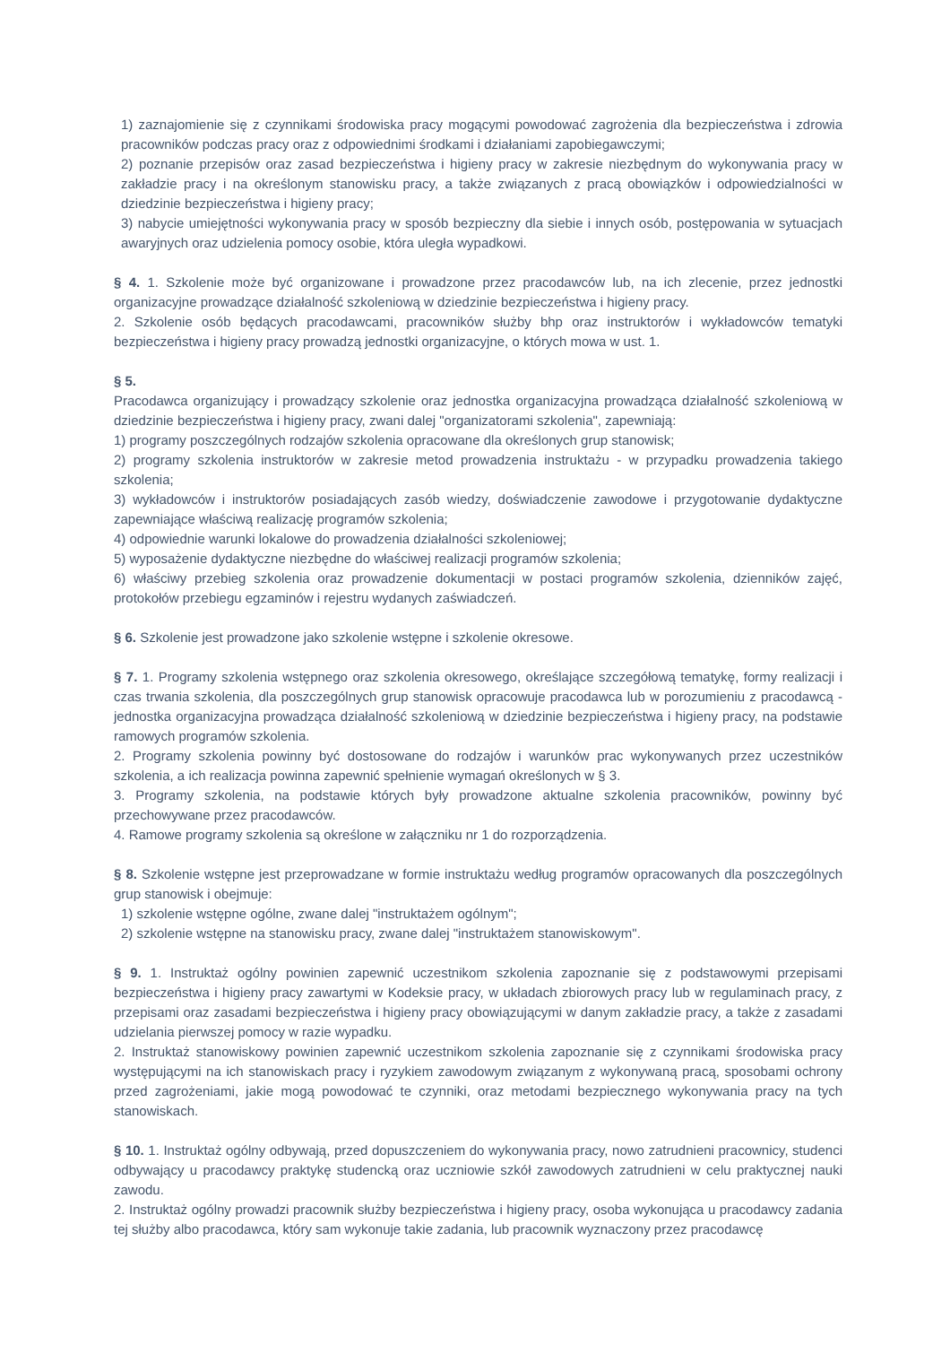1) zaznajomienie się z czynnikami środowiska pracy mogącymi powodować zagrożenia dla bezpieczeństwa i zdrowia pracowników podczas pracy oraz z odpowiednimi środkami i działaniami zapobiegawczymi;
2) poznanie przepisów oraz zasad bezpieczeństwa i higieny pracy w zakresie niezbędnym do wykonywania pracy w zakładzie pracy i na określonym stanowisku pracy, a także związanych z pracą obowiązków i odpowiedzialności w dziedzinie bezpieczeństwa i higieny pracy;
3) nabycie umiejętności wykonywania pracy w sposób bezpieczny dla siebie i innych osób, postępowania w sytuacjach awaryjnych oraz udzielenia pomocy osobie, która uległa wypadkowi.
§ 4. 1. Szkolenie może być organizowane i prowadzone przez pracodawców lub, na ich zlecenie, przez jednostki organizacyjne prowadzące działalność szkoleniową w dziedzinie bezpieczeństwa i higieny pracy.
2. Szkolenie osób będących pracodawcami, pracowników służby bhp oraz instruktorów i wykładowców tematyki bezpieczeństwa i higieny pracy prowadzą jednostki organizacyjne, o których mowa w ust. 1.
§ 5.
Pracodawca organizujący i prowadzący szkolenie oraz jednostka organizacyjna prowadząca działalność szkoleniową w dziedzinie bezpieczeństwa i higieny pracy, zwani dalej "organizatorami szkolenia", zapewniają:
1) programy poszczególnych rodzajów szkolenia opracowane dla określonych grup stanowisk;
2) programy szkolenia instruktorów w zakresie metod prowadzenia instruktażu - w przypadku prowadzenia takiego szkolenia;
3) wykładowców i instruktorów posiadających zasób wiedzy, doświadczenie zawodowe i przygotowanie dydaktyczne zapewniające właściwą realizację programów szkolenia;
4) odpowiednie warunki lokalowe do prowadzenia działalności szkoleniowej;
5) wyposażenie dydaktyczne niezbędne do właściwej realizacji programów szkolenia;
6) właściwy przebieg szkolenia oraz prowadzenie dokumentacji w postaci programów szkolenia, dzienników zajęć, protokołów przebiegu egzaminów i rejestru wydanych zaświadczeń.
§ 6. Szkolenie jest prowadzone jako szkolenie wstępne i szkolenie okresowe.
§ 7. 1. Programy szkolenia wstępnego oraz szkolenia okresowego, określające szczegółową tematykę, formy realizacji i czas trwania szkolenia, dla poszczególnych grup stanowisk opracowuje pracodawca lub w porozumieniu z pracodawcą - jednostka organizacyjna prowadząca działalność szkoleniową w dziedzinie bezpieczeństwa i higieny pracy, na podstawie ramowych programów szkolenia.
2. Programy szkolenia powinny być dostosowane do rodzajów i warunków prac wykonywanych przez uczestników szkolenia, a ich realizacja powinna zapewnić spełnienie wymagań określonych w § 3.
3. Programy szkolenia, na podstawie których były prowadzone aktualne szkolenia pracowników, powinny być przechowywane przez pracodawców.
4. Ramowe programy szkolenia są określone w załączniku nr 1 do rozporządzenia.
§ 8. Szkolenie wstępne jest przeprowadzane w formie instruktażu według programów opracowanych dla poszczególnych grup stanowisk i obejmuje:
1) szkolenie wstępne ogólne, zwane dalej "instruktażem ogólnym";
2) szkolenie wstępne na stanowisku pracy, zwane dalej "instruktażem stanowiskowym".
§ 9. 1. Instruktaż ogólny powinien zapewnić uczestnikom szkolenia zapoznanie się z podstawowymi przepisami bezpieczeństwa i higieny pracy zawartymi w Kodeksie pracy, w układach zbiorowych pracy lub w regulaminach pracy, z przepisami oraz zasadami bezpieczeństwa i higieny pracy obowiązującymi w danym zakładzie pracy, a także z zasadami udzielania pierwszej pomocy w razie wypadku.
2. Instruktaż stanowiskowy powinien zapewnić uczestnikom szkolenia zapoznanie się z czynnikami środowiska pracy występującymi na ich stanowiskach pracy i ryzykiem zawodowym związanym z wykonywaną pracą, sposobami ochrony przed zagrożeniami, jakie mogą powodować te czynniki, oraz metodami bezpiecznego wykonywania pracy na tych stanowiskach.
§ 10. 1. Instruktaż ogólny odbywają, przed dopuszczeniem do wykonywania pracy, nowo zatrudnieni pracownicy, studenci odbywający u pracodawcy praktykę studencką oraz uczniowie szkół zawodowych zatrudnieni w celu praktycznej nauki zawodu.
2. Instruktaż ogólny prowadzi pracownik służby bezpieczeństwa i higieny pracy, osoba wykonująca u pracodawcy zadania tej służby albo pracodawca, który sam wykonuje takie zadania, lub pracownik wyznaczony przez pracodawcę